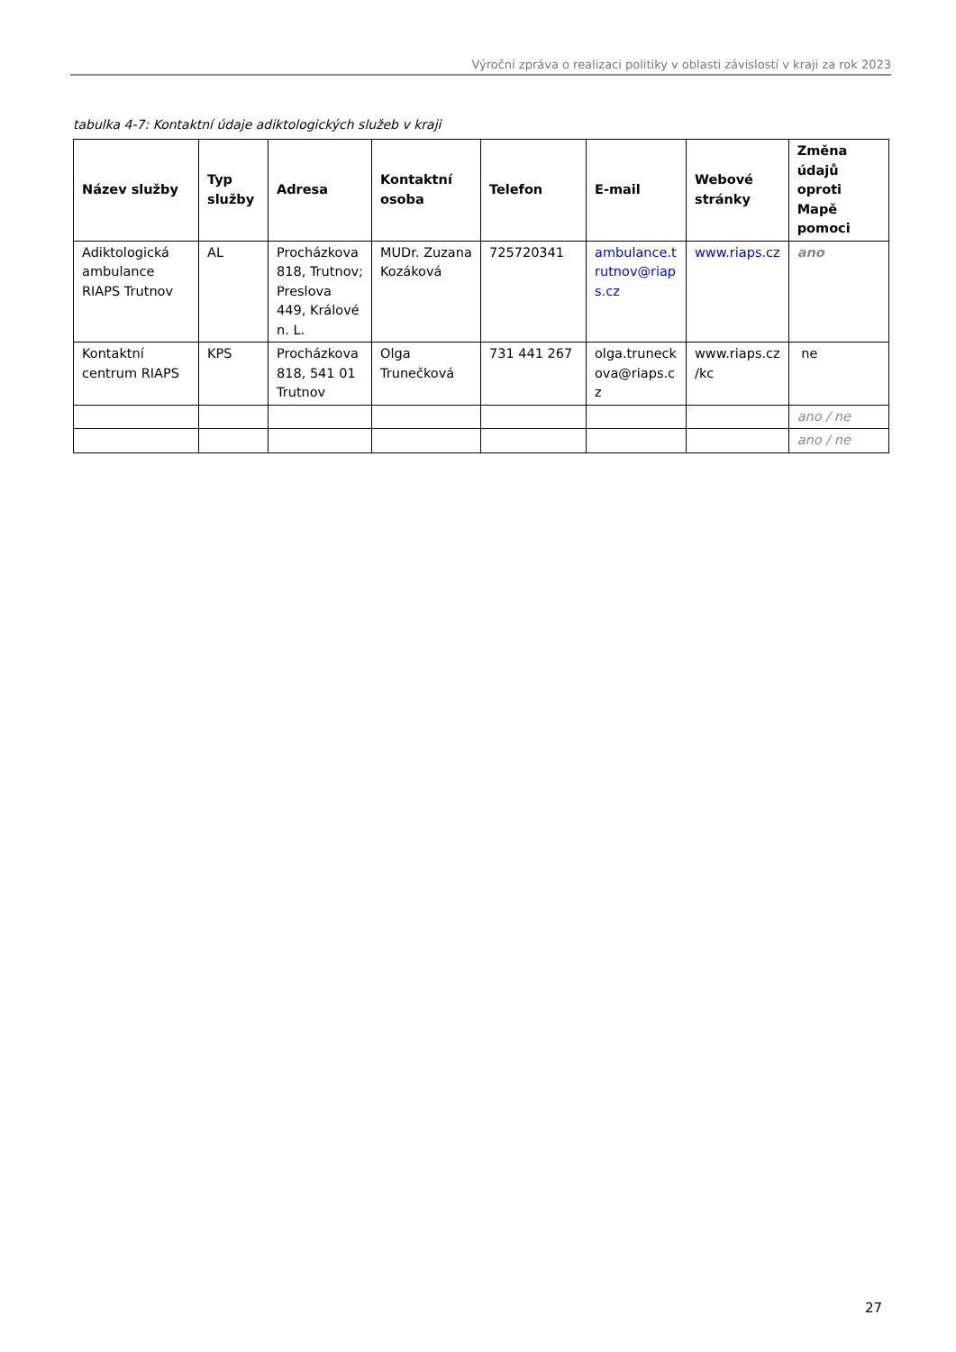Výroční zpráva o realizaci politiky v oblasti závislostí v kraji za rok 2023
tabulka 4-7: Kontaktní údaje adiktologických služeb v kraji
| Název služby | Typ služby | Adresa | Kontaktní osoba | Telefon | E-mail | Webové stránky | Změna údajů oproti Mapě pomoci |
| --- | --- | --- | --- | --- | --- | --- | --- |
| Adiktologická ambulance RIAPS Trutnov | AL | Procházkova 818, Trutnov; Preslova 449, Králové n. L. | MUDr. Zuzana Kozáková | 725720341 | ambulance.t rutnov@riap s.cz | www.riaps.cz | ano |
| Kontaktní centrum RIAPS | KPS | Procházkova 818, 541 01 Trutnov | Olga Trunečková | 731 441 267 | olga.truneck ova@riaps.c z | www.riaps.cz /kc | ne |
| | | | | | | | ano / ne |
| | | | | | | | ano / ne |
27